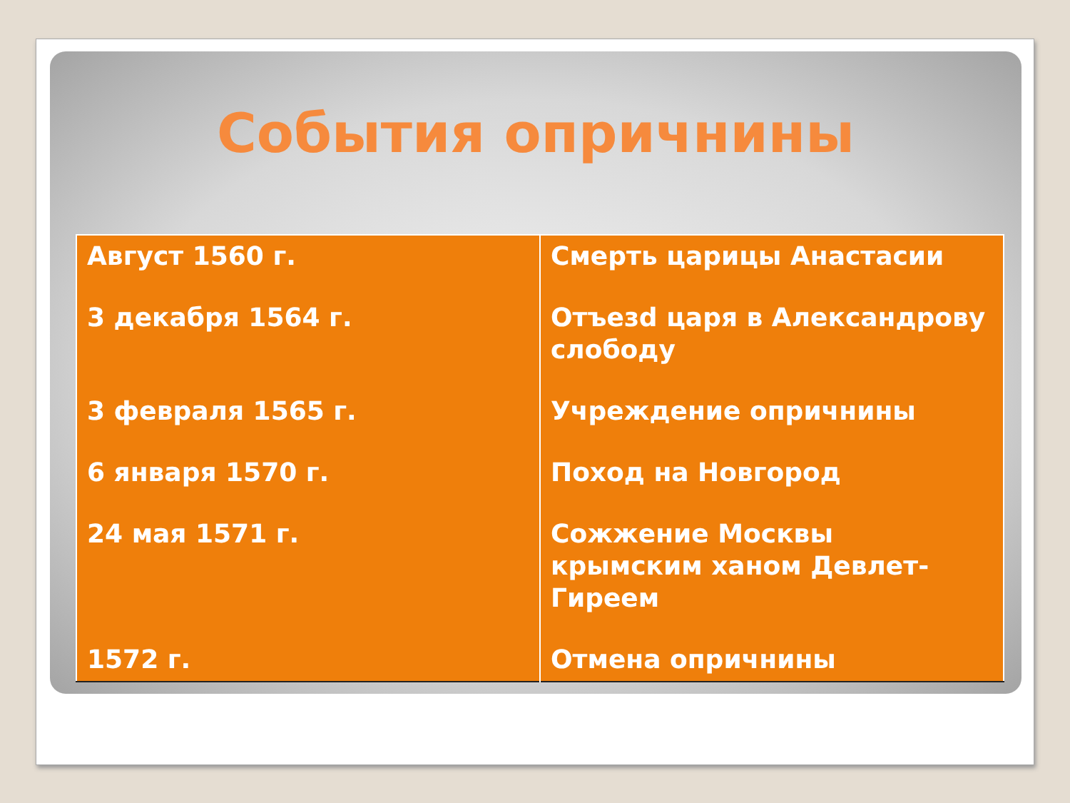События опричнины
| Август 1560 г. | Смерть царицы Анастасии |
| 3 декабря 1564 г. | Отъезd царя в Александрову слободу |
| 3 февраля 1565 г. | Учреждение опричнины |
| 6 января 1570 г. | Поход на Новгород |
| 24 мая 1571 г. | Сожжение Москвы крымским ханом Девлет-Гиреем |
| 1572 г. | Отмена опричнины |